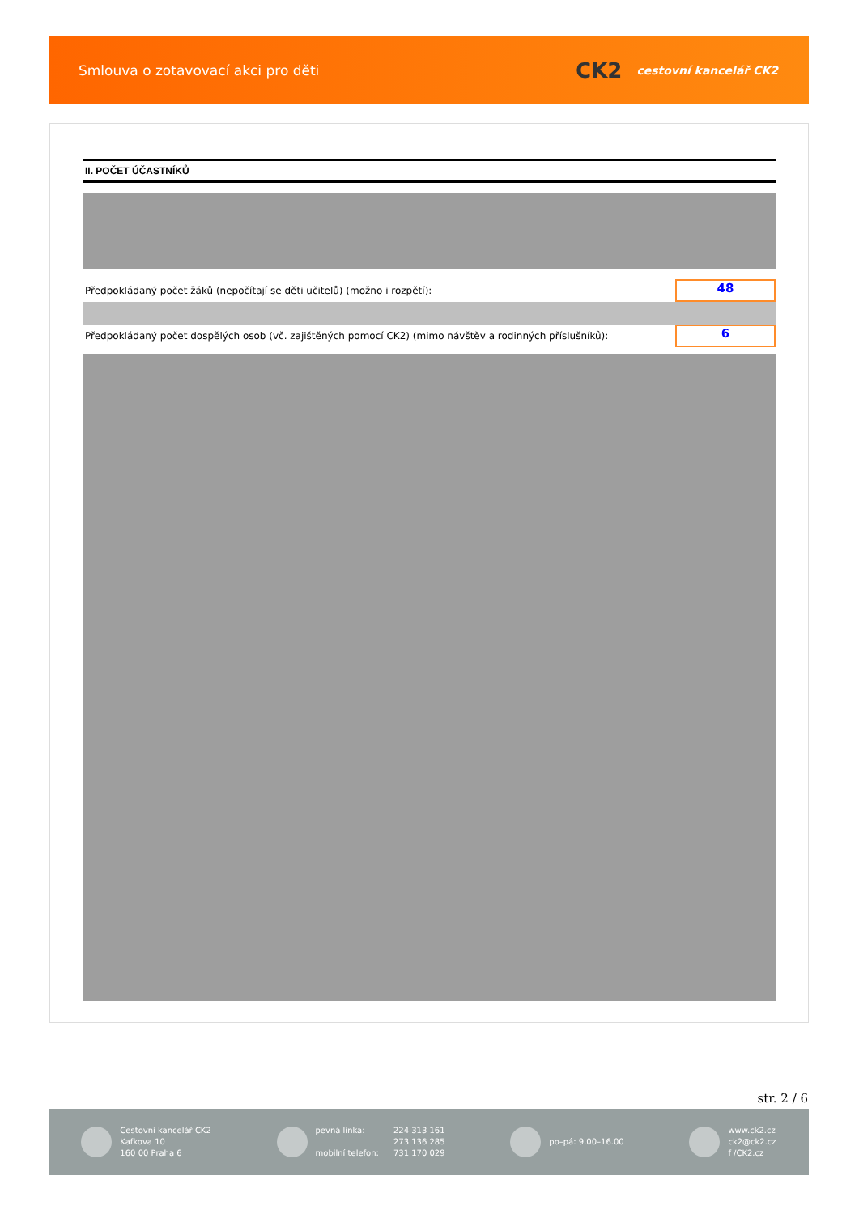Smlouva o zotavovací akci pro děti
CK2 cestovní kancelář CK2
II. POČET ÚČASTNÍKŮ
Předpokládaný počet žáků (nepočítají se děti učitelů) (možno i rozpětí):
48
Předpokládaný počet dospělých osob (vč. zajištěných pomocí CK2) (mimo návštěv a rodinných příslušníků):
6
str. 2 / 6
Cestovní kancelář CK2
Kafkova 10
160 00 Praha 6
pevná linka:
mobilní telefon:
224 313 161
273 136 285
731 170 029
po–pá: 9.00–16.00
www.ck2.cz
ck2@ck2.cz
f /CK2.cz